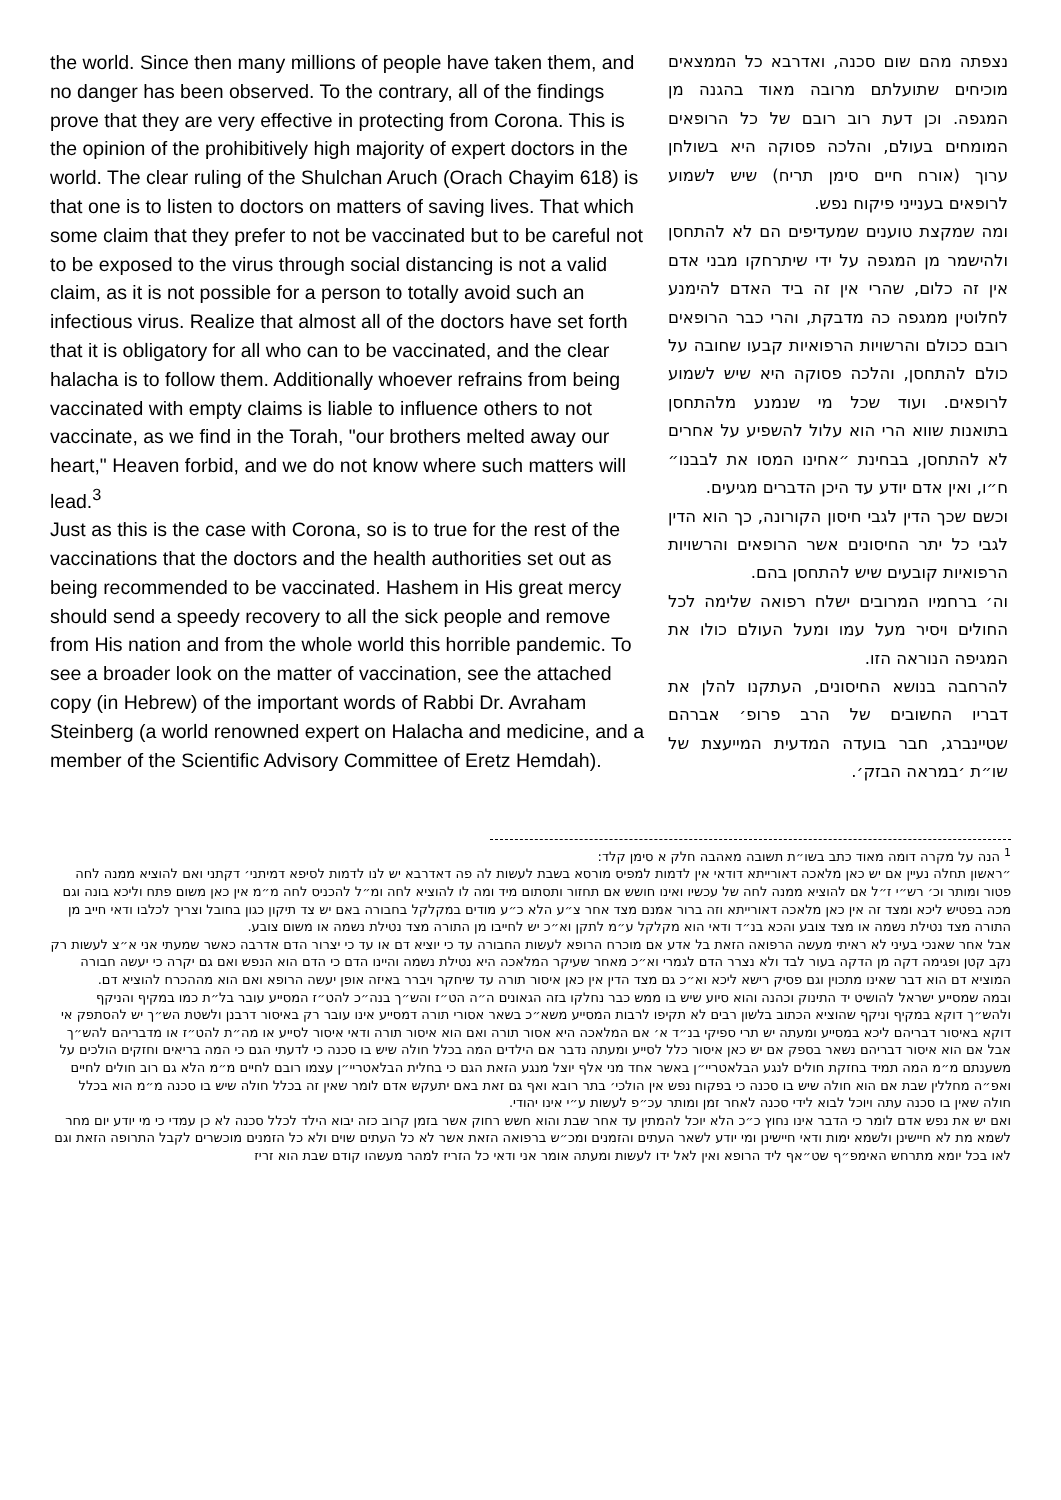the world. Since then many millions of people have taken them, and no danger has been observed. To the contrary, all of the findings prove that they are very effective in protecting from Corona. This is the opinion of the prohibitively high majority of expert doctors in the world. The clear ruling of the Shulchan Aruch (Orach Chayim 618) is that one is to listen to doctors on matters of saving lives. That which some claim that they prefer to not be vaccinated but to be careful not to be exposed to the virus through social distancing is not a valid claim, as it is not possible for a person to totally avoid such an infectious virus. Realize that almost all of the doctors have set forth that it is obligatory for all who can to be vaccinated, and the clear halacha is to follow them. Additionally whoever refrains from being vaccinated with empty claims is liable to influence others to not vaccinate, as we find in the Torah, "our brothers melted away our heart," Heaven forbid, and we do not know where such matters will lead.<sup>3</sup>
Just as this is the case with Corona, so is to true for the rest of the vaccinations that the doctors and the health authorities set out as being recommended to be vaccinated. Hashem in His great mercy should send a speedy recovery to all the sick people and remove from His nation and from the whole world this horrible pandemic. To see a broader look on the matter of vaccination, see the attached copy (in Hebrew) of the important words of Rabbi Dr. Avraham Steinberg (a world renowned expert on Halacha and medicine, and a member of the Scientific Advisory Committee of Eretz Hemdah).
נצפתה מהם שום סכנה, ואדרבא כל הממצאים מוכיחים שתועלתם מרובה מאוד בהגנה מן המגפה. וכן דעת רוב רובם של כל הרופאים המומחים בעולם, והלכה פסוקה היא בשולחן ערוך (אורח חיים סימן תריח) שיש לשמוע לרופאים בענייני פיקוח נפש.
ומה שמקצת טוענים שמעדיפים הם לא להתחסן ולהישמר מן המגפה על ידי שיתרחקו מבני אדם אין זה כלום, שהרי אין זה ביד האדם להימנע לחלוטין ממגפה כה מדבקת, והרי כבר הרופאים רובם ככולם והרשויות הרפואיות קבעו שחובה על כולם להתחסן, והלכה פסוקה היא שיש לשמוע לרופאים. ועוד שכל מי שנמנע מלהתחסן בתואנות שווא הרי הוא עלול להשפיע על אחרים לא להתחסן, בבחינת ״אחינו המסו את לבבנו״ ח״ו, ואין אדם יודע עד היכן הדברים מגיעים.
וכשם שכך הדין לגבי חיסון הקורונה, כך הוא הדין לגבי כל יתר החיסונים אשר הרופאים והרשויות הרפואיות קובעים שיש להתחסן בהם.
וה׳ ברחמיו המרובים ישלח רפואה שלימה לכל החולים ויסיר מעל עמו ומעל העולם כולו את המגיפה הנוראה הזו.
להרחבה בנושא החיסונים, העתקנו להלן את דבריו החשובים של הרב פרופ׳ אברהם שטיינברג, חבר בועדה המדעית המייעצת של שו״ת ׳במראה הבזק׳.
<sup>1</sup> הנה על מקרה דומה מאוד כתב בשו״ת תשובה מאהבה חלק א סימן קלד:
״ראשון תחלה נעיין אם יש כאן מלאכה דאורייתא דודאי אין לדמות למפיס מורסא בשבת לעשות לה פה דאדרבא יש לנו לדמות לסיפא דמיתני׳ דקתני ואם להוציא ממנה לחה פטור ומותר וכ׳ רש״י ז״ל אם להוציא ממנה לחה של עכשיו ואינו חושש אם תחזור ותסתום מיד ומה לו להוציא לחה ומ״ל להכניס לחה מ״מ אין כאן משום פתח וליכא בונה וגם מכה בפטיש ליכא ומצד זה אין כאן מלאכה דאורייתא וזה ברור אמנם מצד אחר צ״ע הלא כ״ע מודים במקלקל בחבורה באם יש צד תיקון כגון בחובל וצריך לכלבו ודאי חייב מן התורה מצד נטילת נשמה או מצד צובע והכא בנ״ד ודאי הוא מקלקל ע״מ לתקן וא״כ יש לחייבו מן התורה מצד נטילת נשמה או משום צובע.
אבל אחר שאנכי בעיני לא ראיתי מעשה הרפואה הזאת בל אדע אם מוכרח הרופא לעשות החבורה עד כי יוציא דם או עד כי יצרור הדם אדרבה כאשר שמעתי אני א״צ לעשות רק נקב קטן ופגימה דקה מן הדקה בעור לבד ולא נצרר הדם לגמרי וא״כ מאחר שעיקר המלאכה היא נטילת נשמה והיינו הדם כי הדם הוא הנפש ואם גם יקרה כי יעשה חבורה המוציא דם הוא דבר שאינו מתכוין וגם פסיק רישא ליכא וא״כ גם מצד הדין אין כאן איסור תורה עד שיחקר ויברר באיזה אופן יעשה הרופא ואם הוא מההכרח להוציא דם.
ובמה שמסייע ישראל להושיט יד התינוק וכהנה והוא סיוע שיש בו ממש כבר נחלקו בזה הגאונים ה״ה הט״ז והש״ך בנה״כ להט״ז המסייע עובר בל״ת כמו במקיף והניקף ולהש״ך דוקא במקיף וניקף שהוציא הכתוב בלשון רבים לא תקיפו לרבות המסייע משא״כ בשאר אסורי תורה דמסייע אינו עובר רק באיסור דרבנן ולשטת הש״ך יש להסתפק אי דוקא באיסור דבריהם ליכא במסייע ומעתה יש תרי ספיקי בנ״ד א׳ אם המלאכה היא אסור תורה ואם הוא איסור תורה ודאי איסור לסייע או מה״ת להט״ז או מדבריהם להש״ך אבל אם הוא איסור דבריהם נשאר בספק אם יש כאן איסור כלל לסייע ומעתה נדבר אם הילדים המה בכלל חולה שיש בו סכנה כי לדעתי הגם כי המה בריאים וחזקים הולכים על משענתם מ״מ המה תמיד בחזקת חולים לנגע הבלאטריי״ן באשר אחד מני אלף יוצל מנגע הזאת הגם כי בחלית הבלאטריי״ן עצמו רובם לחיים מ״מ הלא גם רוב חולים לחיים ואפ״ה מחללין שבת אם הוא חולה שיש בו סכנה כי בפקוח נפש אין הולכי׳ בתר רובא ואף גם זאת באם יתעקש אדם לומר שאין זה בכלל חולה שיש בו סכנה מ״מ הוא בכלל חולה שאין בו סכנה עתה ויוכל לבוא לידי סכנה לאחר זמן ומותר עכ״פ לעשות ע״י אינו יהודי.
ואם יש את נפש אדם לומר כי הדבר אינו נחוץ כ״כ הלא יוכל להמתין עד אחר שבת והוא חשש רחוק אשר בזמן קרוב כזה יבוא הילד לכלל סכנה לא כן עמדי כי מי יודע יום מחר לשמא מת לא חיישינן ולשמא ימות ודאי חיישינן ומי יודע לשאר העתים והזמנים ומכ״ש ברפואה הזאת אשר לא כל העתים שוים ולא כל הזמנים מוכשרים לקבל התרופה הזאת וגם לאו בכל יומא מתרחש האימפ״ף שט״אף ליד הרופא ואין לאל ידו לעשות ומעתה אומר אני ודאי כל הזריז למהר מעשהו קודם שבת הוא זריז